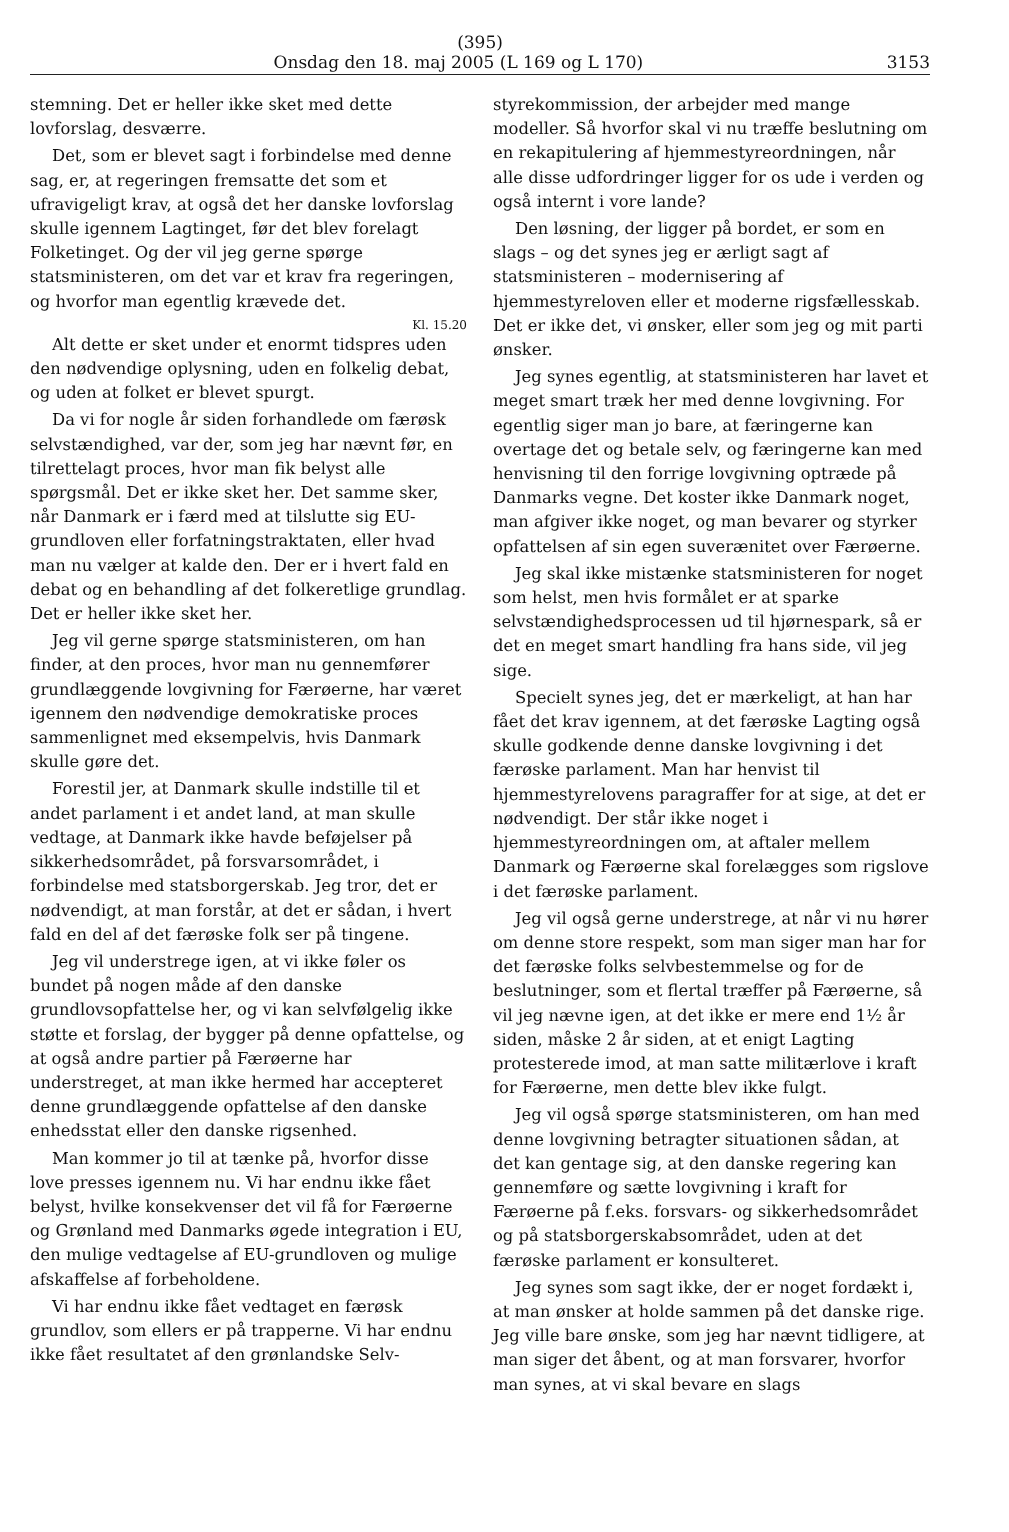(395)
Onsdag den 18. maj 2005 (L 169 og L 170) 3153
stemning. Det er heller ikke sket med dette lovforslag, desværre.
Det, som er blevet sagt i forbindelse med denne sag, er, at regeringen fremsatte det som et ufravigeligt krav, at også det her danske lovforslag skulle igennem Lagtinget, før det blev forelagt Folketinget. Og der vil jeg gerne spørge statsministeren, om det var et krav fra regeringen, og hvorfor man egentlig krævede det.
Kl. 15.20
Alt dette er sket under et enormt tidspres uden den nødvendige oplysning, uden en folkelig debat, og uden at folket er blevet spurgt.
Da vi for nogle år siden forhandlede om færøsk selvstændighed, var der, som jeg har nævnt før, en tilrettelagt proces, hvor man fik belyst alle spørgsmål. Det er ikke sket her. Det samme sker, når Danmark er i færd med at tilslutte sig EU-grundloven eller forfatningstraktaten, eller hvad man nu vælger at kalde den. Der er i hvert fald en debat og en behandling af det folkeretlige grundlag. Det er heller ikke sket her.
Jeg vil gerne spørge statsministeren, om han finder, at den proces, hvor man nu gennemfører grundlæggende lovgivning for Færøerne, har været igennem den nødvendige demokratiske proces sammenlignet med eksempelvis, hvis Danmark skulle gøre det.
Forestil jer, at Danmark skulle indstille til et andet parlament i et andet land, at man skulle vedtage, at Danmark ikke havde beføjelser på sikkerhedsområdet, på forsvarsområdet, i forbindelse med statsborgerskab. Jeg tror, det er nødvendigt, at man forstår, at det er sådan, i hvert fald en del af det færøske folk ser på tingene.
Jeg vil understrege igen, at vi ikke føler os bundet på nogen måde af den danske grundlovsopfattelse her, og vi kan selvfølgelig ikke støtte et forslag, der bygger på denne opfattelse, og at også andre partier på Færøerne har understreget, at man ikke hermed har accepteret denne grundlæggende opfattelse af den danske enhedsstat eller den danske rigsenhed.
Man kommer jo til at tænke på, hvorfor disse love presses igennem nu. Vi har endnu ikke fået belyst, hvilke konsekvenser det vil få for Færøerne og Grønland med Danmarks øgede integration i EU, den mulige vedtagelse af EU-grundloven og mulige afskaffelse af forbeholdene.
Vi har endnu ikke fået vedtaget en færøsk grundlov, som ellers er på trapperne. Vi har endnu ikke fået resultatet af den grønlandske Selv-
styrekommission, der arbejder med mange modeller. Så hvorfor skal vi nu træffe beslutning om en rekapitulering af hjemmestyreordningen, når alle disse udfordringer ligger for os ude i verden og også internt i vore lande?
Den løsning, der ligger på bordet, er som en slags – og det synes jeg er ærligt sagt af statsministeren – modernisering af hjemmestyreloven eller et moderne rigsfællesskab. Det er ikke det, vi ønsker, eller som jeg og mit parti ønsker.
Jeg synes egentlig, at statsministeren har lavet et meget smart træk her med denne lovgivning. For egentlig siger man jo bare, at færingerne kan overtage det og betale selv, og færingerne kan med henvisning til den forrige lovgivning optræde på Danmarks vegne. Det koster ikke Danmark noget, man afgiver ikke noget, og man bevarer og styrker opfattelsen af sin egen suverænitet over Færøerne.
Jeg skal ikke mistænke statsministeren for noget som helst, men hvis formålet er at sparke selvstændighedsprocessen ud til hjørnespark, så er det en meget smart handling fra hans side, vil jeg sige.
Specielt synes jeg, det er mærkeligt, at han har fået det krav igennem, at det færøske Lagting også skulle godkende denne danske lovgivning i det færøske parlament. Man har henvist til hjemmestyrelovens paragraffer for at sige, at det er nødvendigt. Der står ikke noget i hjemmestyreordningen om, at aftaler mellem Danmark og Færøerne skal forelægges som rigslove i det færøske parlament.
Jeg vil også gerne understrege, at når vi nu hører om denne store respekt, som man siger man har for det færøske folks selvbestemmelse og for de beslutninger, som et flertal træffer på Færøerne, så vil jeg nævne igen, at det ikke er mere end 1½ år siden, måske 2 år siden, at et enigt Lagting protesterede imod, at man satte militærlove i kraft for Færøerne, men dette blev ikke fulgt.
Jeg vil også spørge statsministeren, om han med denne lovgivning betragter situationen sådan, at det kan gentage sig, at den danske regering kan gennemføre og sætte lovgivning i kraft for Færøerne på f.eks. forsvars- og sikkerhedsområdet og på statsborgerskabsområdet, uden at det færøske parlament er konsulteret.
Jeg synes som sagt ikke, der er noget fordækt i, at man ønsker at holde sammen på det danske rige. Jeg ville bare ønske, som jeg har nævnt tidligere, at man siger det åbent, og at man forsvarer, hvorfor man synes, at vi skal bevare en slags